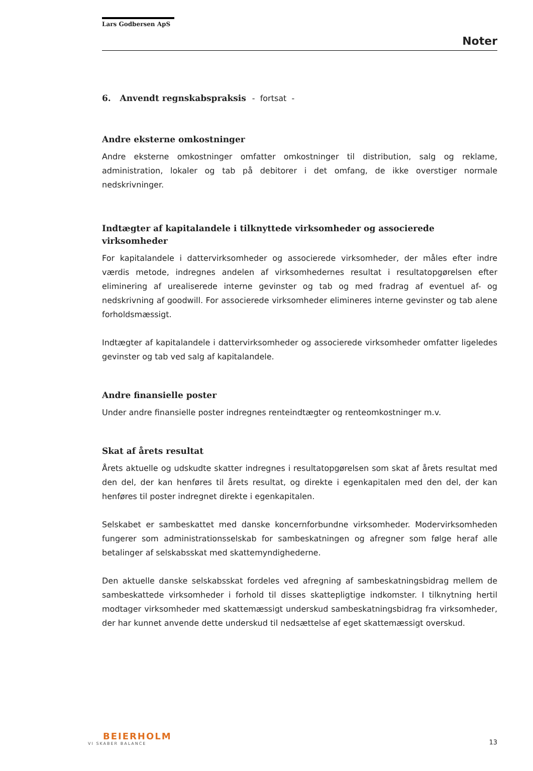Lars Godbersen ApS
Noter
6. Anvendt regnskabspraksis - fortsat -
Andre eksterne omkostninger
Andre eksterne omkostninger omfatter omkostninger til distribution, salg og reklame, administration, lokaler og tab på debitorer i det omfang, de ikke overstiger normale nedskrivninger.
Indtægter af kapitalandele i tilknyttede virksomheder og associerede virksomheder
For kapitalandele i dattervirksomheder og associerede virksomheder, der måles efter indre værdis metode, indregnes andelen af virksomhedernes resultat i resultatopgørelsen efter eliminering af urealiserede interne gevinster og tab og med fradrag af eventuel af- og nedskrivning af goodwill. For associerede virksomheder elimineres interne gevinster og tab alene forholdsmæssigt.
Indtægter af kapitalandele i dattervirksomheder og associerede virksomheder omfatter ligeledes gevinster og tab ved salg af kapitalandele.
Andre finansielle poster
Under andre finansielle poster indregnes renteindtægter og renteomkostninger m.v.
Skat af årets resultat
Årets aktuelle og udskudte skatter indregnes i resultatopgørelsen som skat af årets resultat med den del, der kan henføres til årets resultat, og direkte i egenkapitalen med den del, der kan henføres til poster indregnet direkte i egenkapitalen.
Selskabet er sambeskattet med danske koncernforbundne virksomheder. Modervirksomheden fungerer som administrationsselskab for sambeskatningen og afregner som følge heraf alle betalinger af selskabsskat med skattemyndighederne.
Den aktuelle danske selskabsskat fordeles ved afregning af sambeskatningsbidrag mellem de sambeskattede virksomheder i forhold til disses skattepligtige indkomster. I tilknytning hertil modtager virksomheder med skattemæssigt underskud sambeskatningsbidrag fra virksomheder, der har kunnet anvende dette underskud til nedsættelse af eget skattemæssigt overskud.
BEIERHOLM
VI SKABER BALANCE
13